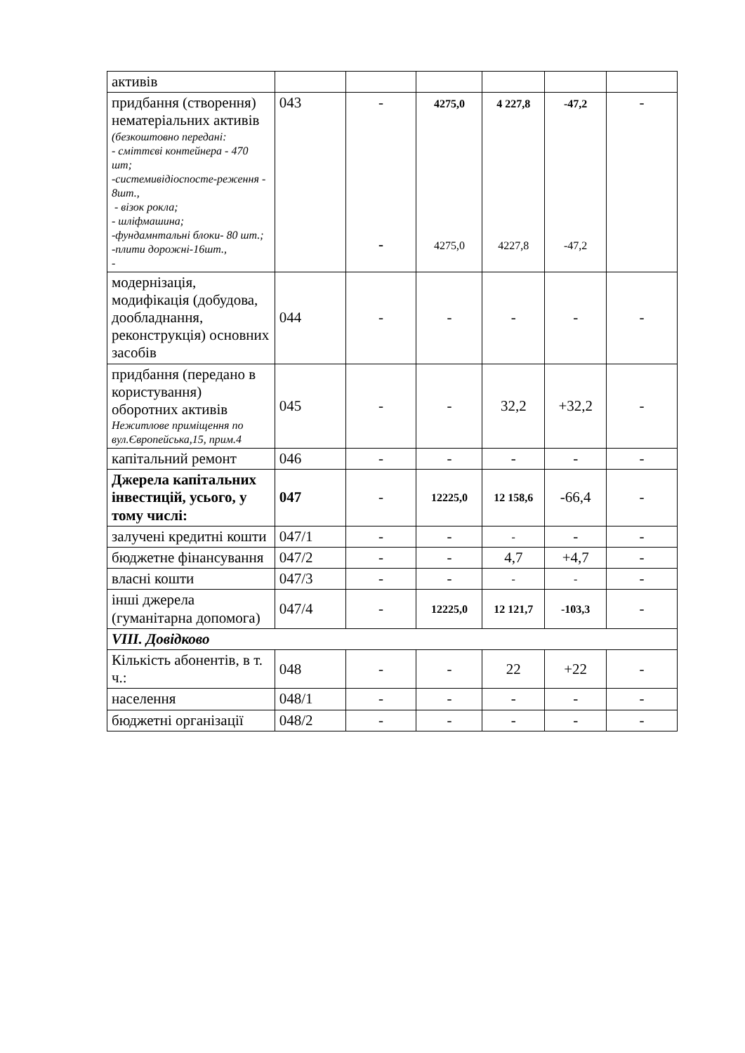| активів | | | | | | |
| придбання (створення) нематеріальних активів (безкоштовно передані: - сміттєві контейнера - 470 шт; -системивідіоспосте-реження - 8шт., - візок рокла; - шліфмашина; -фундамнтальні блоки- 80 шт.; -плити дорожні-16шт., - | 043 | - - | 4275,0 4275,0 | 4 227,8 4227,8 | -47,2 -47,2 | - |
| модернізація, модифікація (добудова, дообладнання, реконструкція) основних засобів | 044 | - | - | - | - | - |
| придбання (передано в користування) оборотних активів Нежитлове приміщення по вул.Європейська,15, прим.4 | 045 | - | - | 32,2 | +32,2 | - |
| капітальний ремонт | 046 | - | - | - | - | - |
| Джерела капітальних інвестицій, усього, у тому числі: | 047 | - | 12225,0 | 12 158,6 | -66,4 | - |
| залучені кредитні кошти | 047/1 | - | - | - | - | - |
| бюджетне фінансування | 047/2 | - | - | 4,7 | +4,7 | - |
| власні кошти | 047/3 | - | - | - | - | - |
| інші джерела (гуманітарна допомога) | 047/4 | - | 12225,0 | 12 121,7 | -103,3 | - |
| VIII. Довідково | | | | | | |
| Кількість абонентів, в т. ч.: | 048 | - | - | 22 | +22 | - |
| населення | 048/1 | - | - | - | - | - |
| бюджетні організації | 048/2 | - | - | - | - | - |